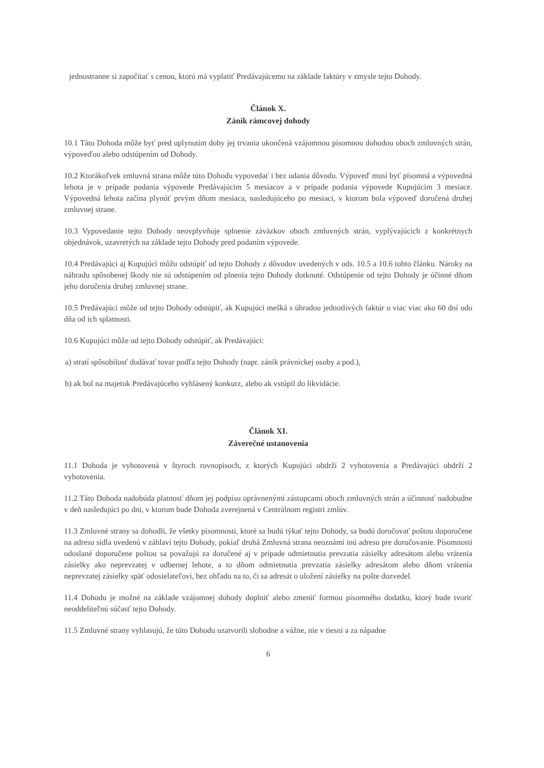jednostranne si započítať s cenou, ktorú má vyplatiť Predávajúcemu na základe faktúry v zmysle tejto Dohody.
Článok X.
Zánik rámcovej dohody
10.1 Táto Dohoda môže byť pred uplynutím doby jej trvania ukončená vzájomnou písomnou dohodou oboch zmluvných strán, výpoveďou alebo odstúpením od Dohody.
10.2 Ktorákoľvek zmluvná strana môže túto Dohodu vypovedať i bez udania dôvodu. Výpoveď musí byť písomná a výpovedná lehota je v prípade podania výpovede Predávajúcim 5 mesiacov a v prípade podania výpovede Kupujúcim 3 mesiace. Výpovedná lehota začína plynúť prvým dňom mesiaca, nasledujúceho po mesiaci, v ktorom bola výpoveď doručená druhej zmluvnej strane.
10.3 Vypovedanie tejto Dohody neovplyvňuje splnenie záväzkov oboch zmluvných strán, vyplývajúcich z konkrétnych objednávok, uzavretých na základe tejto Dohody pred podaním výpovede.
10.4 Predávajúci aj Kupujúci môžu odstúpiť od tejto Dohody z dôvodov uvedených v ods. 10.5 a 10.6 tohto článku. Nároky na náhradu spôsobenej škody nie sú odstúpením od plnenia tejto Dohody dotknuté. Odstúpenie od tejto Dohody je účinné dňom jeho doručenia druhej zmluvnej strane.
10.5 Predávajúci môže od tejto Dohody odstúpiť, ak Kupujúci mešká s úhradou jednotlivých faktúr o viac viac ako 60 dní odo dňa od ich splatnosti.
10.6 Kupujúci môže od tejto Dohody odstúpiť, ak Predávajúci:
a) stratí spôsobilosť dodávať tovar podľa tejto Dohody (napr. zánik právnickej osoby a pod.),
b) ak bol na majetok Predávajúceho vyhlásený konkurz, alebo ak vstúpil do likvidácie.
Článok XI.
Záverečné ustanovenia
11.1 Dohoda je vyhotovená v štyroch rovnopisoch, z ktorých Kupujúci obdrží 2 vyhotovenia a Predávajúci obdrží 2 vyhotovenia.
11.2 Táto Dohoda nadobúda platnosť dňom jej podpisu oprávnenými zástupcami oboch zmluvných strán a účinnosť nadobudne v deň nasledujúci po dni, v ktorom bude Dohoda zverejnená v Centrálnom registri zmlúv.
11.3 Zmluvné strany sa dohodli, že všetky písomnosti, ktoré sa budú týkať tejto Dohody, sa budú doručovať poštou doporučene na adresu sídla uvedenú v záhlaví tejto Dohody, pokiaľ druhá Zmluvná strana neoznámi inú adresu pre doručovanie. Písomnosti odoslané doporučene poštou sa považujú za doručené aj v prípade odmietnutia prevzatia zásielky adresátom alebo vrátenia zásielky ako neprevzatej v odbernej lehote, a to dňom odmietnutia prevzatia zásielky adresátom alebo dňom vrátenia neprevzatej zásielky späť odosielateľovi, bez ohľadu na to, či sa adresát o uložení zásielky na pošte dozvedel.
11.4 Dohodu je možné na základe vzájomnej dohody doplniť alebo zmeniť formou písomného dodatku, ktorý bude tvoriť neoddeliteľnú súčasť tejto Dohody.
11.5 Zmluvné strany vyhlasujú, že túto Dohodu uzatvorili slobodne a vážne, nie v tiesni a za nápadne
6